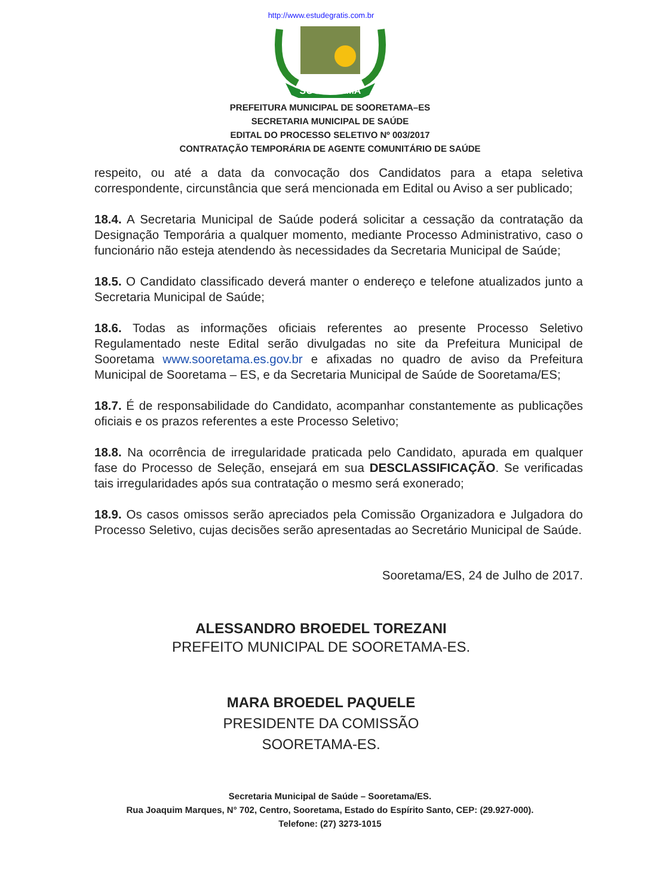http://www.estudegratis.com.br
SOORETAMA
PREFEITURA MUNICIPAL DE SOORETAMA–ES
SECRETARIA MUNICIPAL DE SAÚDE
EDITAL DO PROCESSO SELETIVO Nº 003/2017
CONTRATAÇÃO TEMPORÁRIA DE AGENTE COMUNITÁRIO DE SAÚDE
respeito, ou até a data da convocação dos Candidatos para a etapa seletiva correspondente, circunstância que será mencionada em Edital ou Aviso a ser publicado;
18.4. A Secretaria Municipal de Saúde poderá solicitar a cessação da contratação da Designação Temporária a qualquer momento, mediante Processo Administrativo, caso o funcionário não esteja atendendo às necessidades da Secretaria Municipal de Saúde;
18.5. O Candidato classificado deverá manter o endereço e telefone atualizados junto a Secretaria Municipal de Saúde;
18.6. Todas as informações oficiais referentes ao presente Processo Seletivo Regulamentado neste Edital serão divulgadas no site da Prefeitura Municipal de Sooretama www.sooretama.es.gov.br e afixadas no quadro de aviso da Prefeitura Municipal de Sooretama – ES, e da Secretaria Municipal de Saúde de Sooretama/ES;
18.7. É de responsabilidade do Candidato, acompanhar constantemente as publicações oficiais e os prazos referentes a este Processo Seletivo;
18.8. Na ocorrência de irregularidade praticada pelo Candidato, apurada em qualquer fase do Processo de Seleção, ensejará em sua DESCLASSIFICAÇÃO. Se verificadas tais irregularidades após sua contratação o mesmo será exonerado;
18.9. Os casos omissos serão apreciados pela Comissão Organizadora e Julgadora do Processo Seletivo, cujas decisões serão apresentadas ao Secretário Municipal de Saúde.
Sooretama/ES, 24 de Julho de 2017.
ALESSANDRO BROEDEL TOREZANI
PREFEITO MUNICIPAL DE SOORETAMA-ES.
MARA BROEDEL PAQUELE
PRESIDENTE DA COMISSÃO
SOORETAMA-ES.
Secretaria Municipal de Saúde – Sooretama/ES.
Rua Joaquim Marques, N° 702, Centro, Sooretama, Estado do Espírito Santo, CEP: (29.927-000).
Telefone: (27) 3273-1015